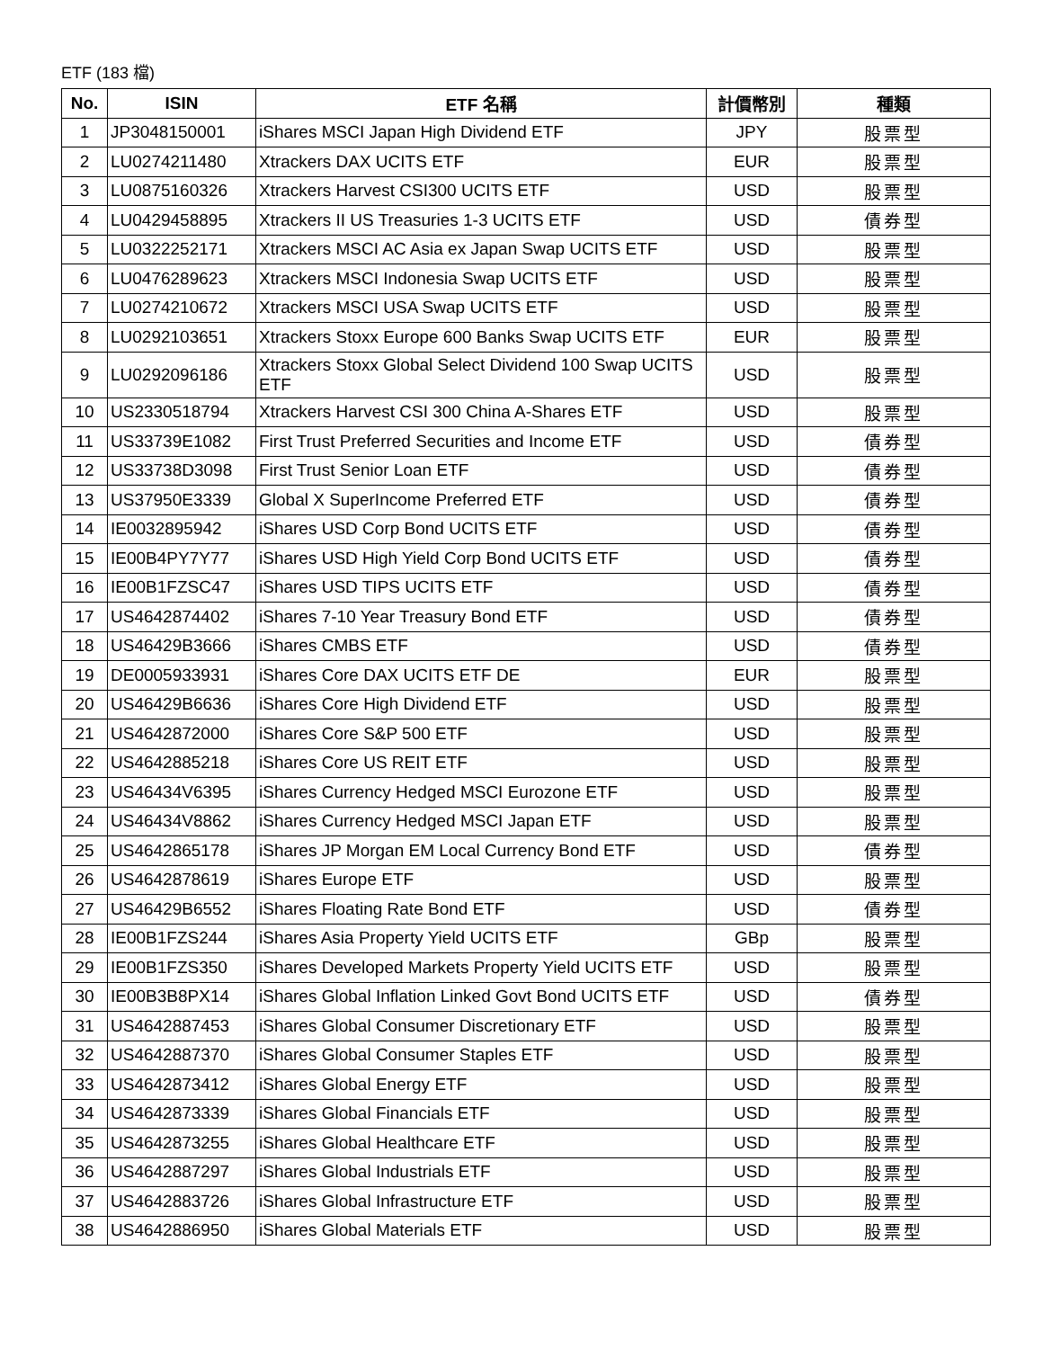ETF (183 檔)
| No. | ISIN | ETF 名稱 | 計價幣別 | 種類 |
| --- | --- | --- | --- | --- |
| 1 | JP3048150001 | iShares MSCI Japan High Dividend ETF | JPY | 股票型 |
| 2 | LU0274211480 | Xtrackers DAX UCITS ETF | EUR | 股票型 |
| 3 | LU0875160326 | Xtrackers Harvest CSI300 UCITS ETF | USD | 股票型 |
| 4 | LU0429458895 | Xtrackers II US Treasuries 1-3 UCITS ETF | USD | 債券型 |
| 5 | LU0322252171 | Xtrackers MSCI AC Asia ex Japan Swap UCITS ETF | USD | 股票型 |
| 6 | LU0476289623 | Xtrackers MSCI Indonesia Swap UCITS ETF | USD | 股票型 |
| 7 | LU0274210672 | Xtrackers MSCI USA Swap UCITS ETF | USD | 股票型 |
| 8 | LU0292103651 | Xtrackers Stoxx Europe 600 Banks Swap UCITS ETF | EUR | 股票型 |
| 9 | LU0292096186 | Xtrackers Stoxx Global Select Dividend 100 Swap UCITS ETF | USD | 股票型 |
| 10 | US2330518794 | Xtrackers Harvest CSI 300 China A-Shares ETF | USD | 股票型 |
| 11 | US33739E1082 | First Trust Preferred Securities and Income ETF | USD | 債券型 |
| 12 | US33738D3098 | First Trust Senior Loan ETF | USD | 債券型 |
| 13 | US37950E3339 | Global X SuperIncome Preferred ETF | USD | 債券型 |
| 14 | IE0032895942 | iShares USD Corp Bond UCITS ETF | USD | 債券型 |
| 15 | IE00B4PY7Y77 | iShares USD High Yield Corp Bond UCITS ETF | USD | 債券型 |
| 16 | IE00B1FZSC47 | iShares USD TIPS UCITS ETF | USD | 債券型 |
| 17 | US4642874402 | iShares 7-10 Year Treasury Bond ETF | USD | 債券型 |
| 18 | US46429B3666 | iShares CMBS ETF | USD | 債券型 |
| 19 | DE0005933931 | iShares Core DAX UCITS ETF DE | EUR | 股票型 |
| 20 | US46429B6636 | iShares Core High Dividend ETF | USD | 股票型 |
| 21 | US4642872000 | iShares Core S&P 500 ETF | USD | 股票型 |
| 22 | US4642885218 | iShares Core US REIT ETF | USD | 股票型 |
| 23 | US46434V6395 | iShares Currency Hedged MSCI Eurozone ETF | USD | 股票型 |
| 24 | US46434V8862 | iShares Currency Hedged MSCI Japan ETF | USD | 股票型 |
| 25 | US4642865178 | iShares JP Morgan EM Local Currency Bond ETF | USD | 債券型 |
| 26 | US4642878619 | iShares Europe ETF | USD | 股票型 |
| 27 | US46429B6552 | iShares Floating Rate Bond ETF | USD | 債券型 |
| 28 | IE00B1FZS244 | iShares Asia Property Yield UCITS ETF | GBp | 股票型 |
| 29 | IE00B1FZS350 | iShares Developed Markets Property Yield UCITS ETF | USD | 股票型 |
| 30 | IE00B3B8PX14 | iShares Global Inflation Linked Govt Bond UCITS ETF | USD | 債券型 |
| 31 | US4642887453 | iShares Global Consumer Discretionary ETF | USD | 股票型 |
| 32 | US4642887370 | iShares Global Consumer Staples ETF | USD | 股票型 |
| 33 | US4642873412 | iShares Global Energy ETF | USD | 股票型 |
| 34 | US4642873339 | iShares Global Financials ETF | USD | 股票型 |
| 35 | US4642873255 | iShares Global Healthcare ETF | USD | 股票型 |
| 36 | US4642887297 | iShares Global Industrials ETF | USD | 股票型 |
| 37 | US4642883726 | iShares Global Infrastructure ETF | USD | 股票型 |
| 38 | US4642886950 | iShares Global Materials ETF | USD | 股票型 |